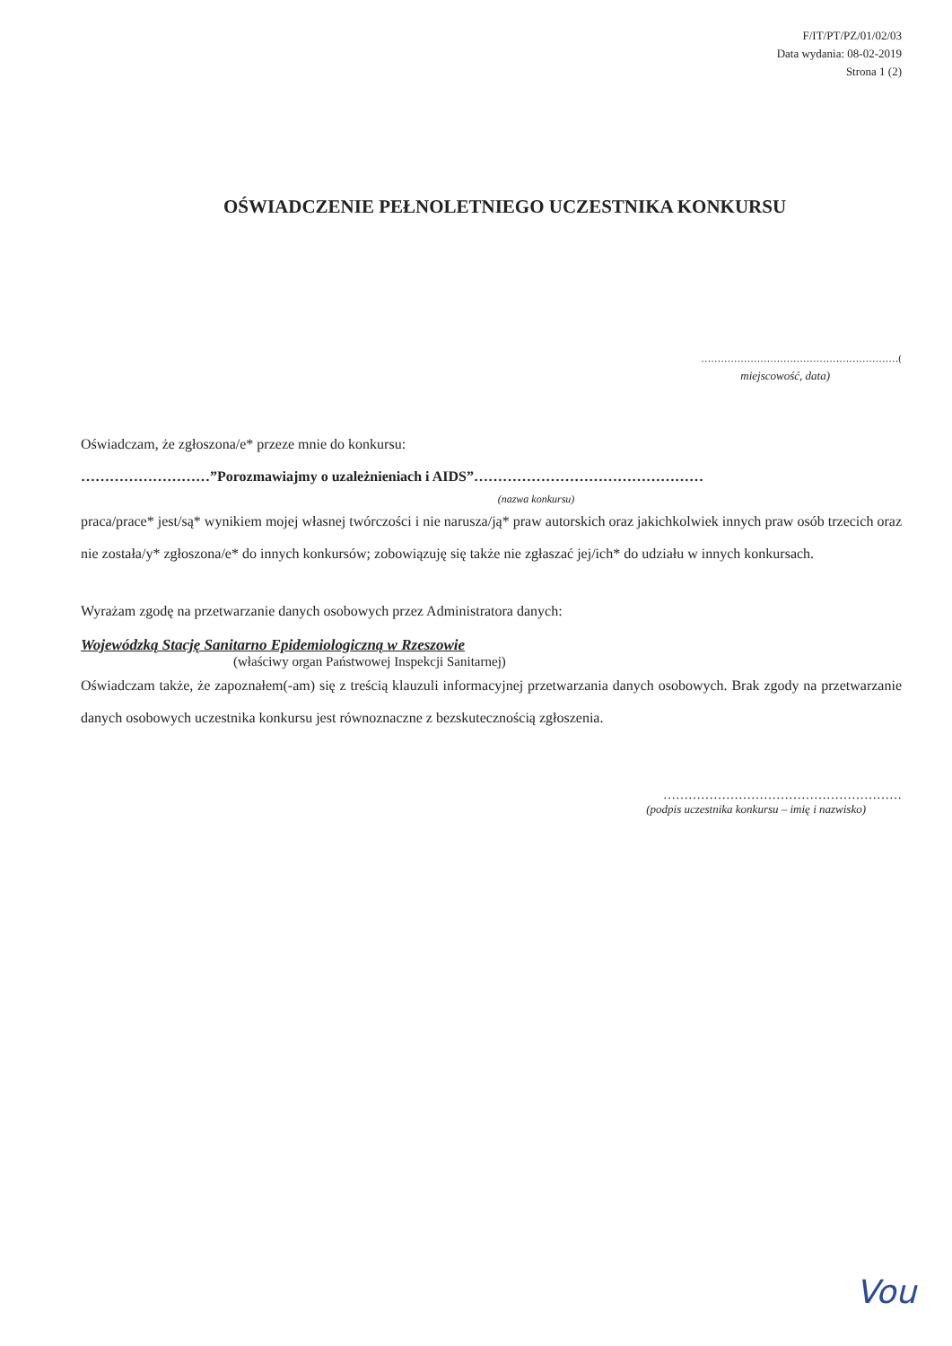F/IT/PT/PZ/01/02/03
Data wydania: 08-02-2019
Strona 1 (2)
OŚWIADCZENIE PEŁNOLETNIEGO UCZESTNIKA KONKURSU
……………………………………………………(miejscowość, data)
Oświadczam, że zgłoszona/e* przeze mnie do konkursu:
………………………”Porozmawiajmy o uzależnieniach i AIDS”…………………………………………
(nazwa konkursu)
praca/prace* jest/są* wynikiem mojej własnej twórczości i nie narusza/ją* praw autorskich oraz jakichkolwiek innych praw osób trzecich oraz nie została/y* zgłoszona/e* do innych konkursów; zobowiązuję się także nie zgłaszać jej/ich* do udziału w innych konkursach.
Wyrażam zgodę na przetwarzanie danych osobowych przez Administratora danych:
Wojewódzką Stację Sanitarno Epidemiologiczną w Rzeszowie
(właściwy organ Państwowej Inspekcji Sanitarnej)
Oświadczam także, że zapoznałem(-am) się z treścią klauzuli informacyjnej przetwarzania danych osobowych. Brak zgody na przetwarzanie danych osobowych uczestnika konkursu jest równoznaczne z bezskutecznością zgłoszenia.
…………………………………………………
(podpis uczestnika konkursu – imię i nazwisko)
Vou